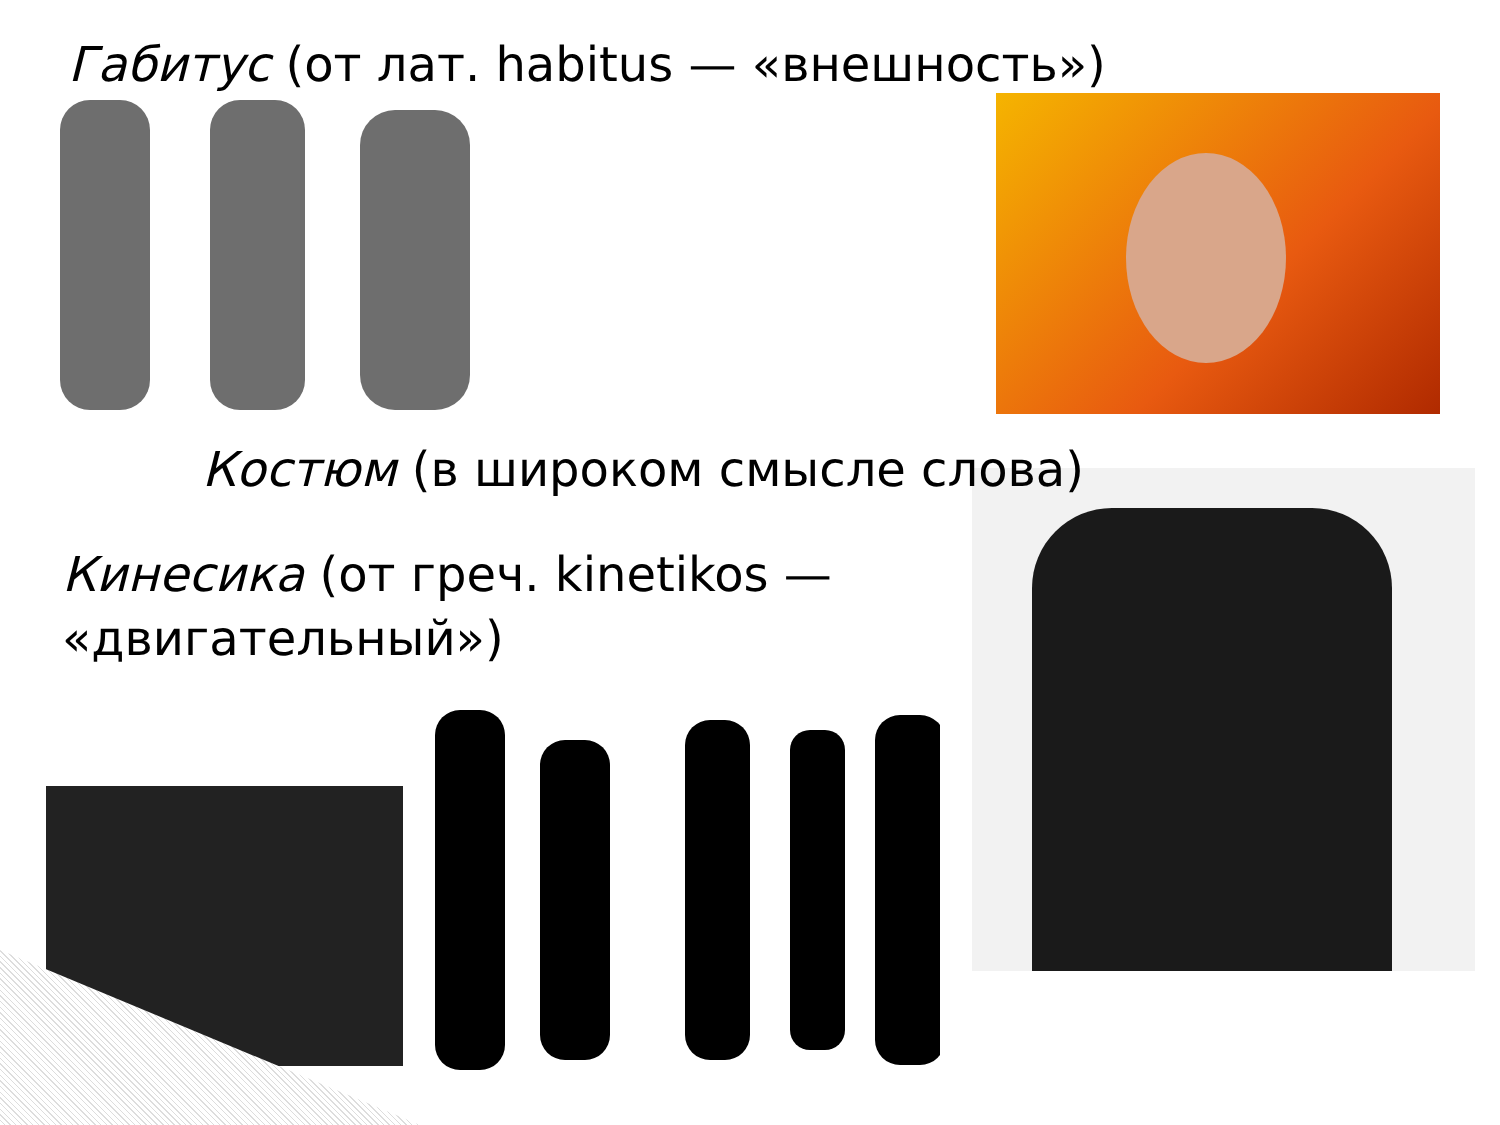Габитус (от лат. habitus — «внешность»)
Костюм (в широком смысле слова)
Кинесика (от греч. kinetikos — «двигательный»)